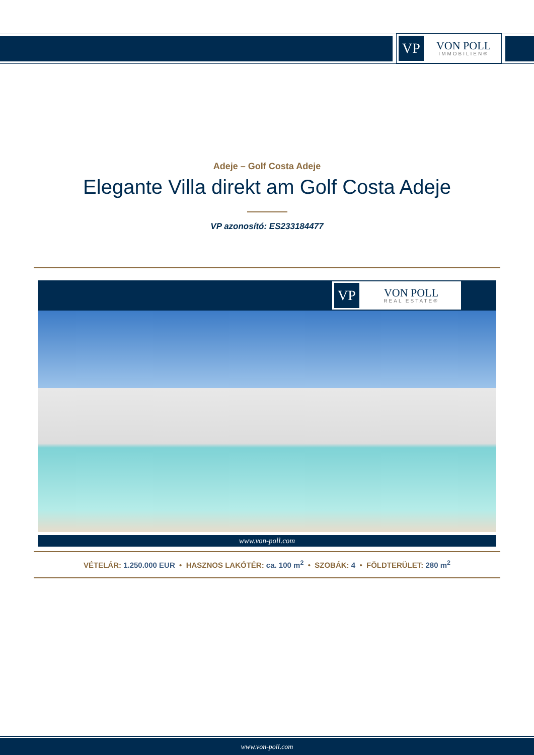VP
VON POLL
IMMOBILIEN®
Adeje – Golf Costa Adeje
Elegante Villa direkt am Golf Costa Adeje
VP azonosító: ES233184477
VP
VON POLL
REAL ESTATE®
www.von-poll.com
VÉTELÁR: 1.250.000 EUR • HASZNOS LAKÓTÉR: ca. 100 m<sup>2</sup> • SZOBÁK: 4 • FÖLDTERÜLET: 280 m<sup>2</sup>
www.von-poll.com